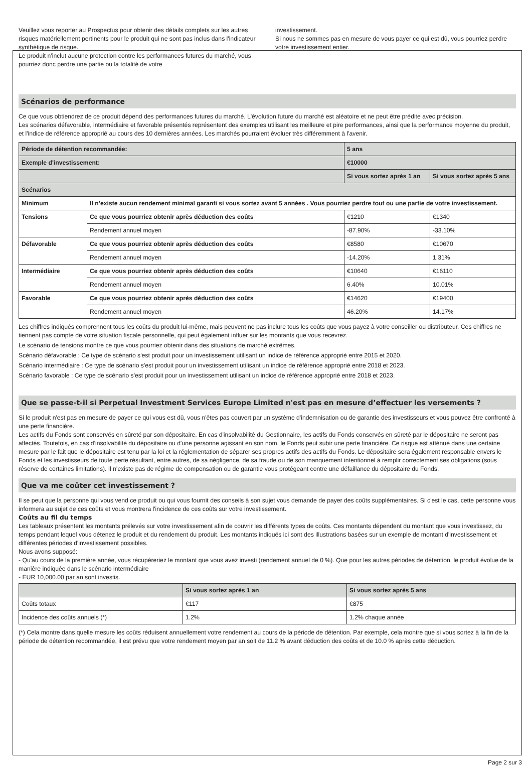Veuillez vous reporter au Prospectus pour obtenir des détails complets sur les autres risques matériellement pertinents pour le produit qui ne sont pas inclus dans l'indicateur synthétique de risque.
Le produit n'inclut aucune protection contre les performances futures du marché, vous pourriez donc perdre une partie ou la totalité de votre
investissement.
Si nous ne sommes pas en mesure de vous payer ce qui est dû, vous pourriez perdre votre investissement entier.
Scénarios de performance
Ce que vous obtiendrez de ce produit dépend des performances futures du marché. L'évolution future du marché est aléatoire et ne peut être prédite avec précision.
Les scénarios défavorable, intermédiaire et favorable présentés représentent des exemples utilisant les meilleure et pire performances, ainsi que la performance moyenne du produit, et l'indice de référence approprié au cours des 10 dernières années. Les marchés pourraient évoluer très différemment à l'avenir.
| Période de détention recommandée: | | 5 ans | |
| Exemple d'investissement: | | €10000 | |
| | | Si vous sortez après 1 an | Si vous sortez après 5 ans |
| Scénarios | | | |
| Minimum | Il n’existe aucun rendement minimal garanti si vous sortez avant 5 années . Vous pourriez perdre tout ou une partie de votre investissement. | | |
| Tensions | Ce que vous pourriez obtenir après déduction des coûts | €1210 | €1340 |
| | Rendement annuel moyen | -87.90% | -33.10% |
| Défavorable | Ce que vous pourriez obtenir après déduction des coûts | €8580 | €10670 |
| | Rendement annuel moyen | -14.20% | 1.31% |
| Intermédiaire | Ce que vous pourriez obtenir après déduction des coûts | €10640 | €16110 |
| | Rendement annuel moyen | 6.40% | 10.01% |
| Favorable | Ce que vous pourriez obtenir après déduction des coûts | €14620 | €19400 |
| | Rendement annuel moyen | 46.20% | 14.17% |
Les chiffres indiqués comprennent tous les coûts du produit lui-même, mais peuvent ne pas inclure tous les coûts que vous payez à votre conseiller ou distributeur. Ces chiffres ne tiennent pas compte de votre situation fiscale personnelle, qui peut également influer sur les montants que vous recevrez.
Le scénario de tensions montre ce que vous pourriez obtenir dans des situations de marché extrêmes.
Scénario défavorable : Ce type de scénario s'est produit pour un investissement utilisant un indice de référence approprié entre 2015 et 2020.
Scénario intermédiaire : Ce type de scénario s'est produit pour un investissement utilisant un indice de référence approprié entre 2018 et 2023.
Scénario favorable : Ce type de scénario s'est produit pour un investissement utilisant un indice de référence approprié entre 2018 et 2023.
Que se passe-t-il si Perpetual Investment Services Europe Limited n'est pas en mesure d’effectuer les versements ?
Si le produit n'est pas en mesure de payer ce qui vous est dû, vous n'êtes pas couvert par un système d'indemnisation ou de garantie des investisseurs et vous pouvez être confronté à une perte financière.
Les actifs du Fonds sont conservés en sûreté par son dépositaire. En cas d'insolvabilité du Gestionnaire, les actifs du Fonds conservés en sûreté par le dépositaire ne seront pas affectés. Toutefois, en cas d'insolvabilité du dépositaire ou d'une personne agissant en son nom, le Fonds peut subir une perte financière. Ce risque est atténué dans une certaine mesure par le fait que le dépositaire est tenu par la loi et la réglementation de séparer ses propres actifs des actifs du Fonds. Le dépositaire sera également responsable envers le Fonds et les investisseurs de toute perte résultant, entre autres, de sa négligence, de sa fraude ou de son manquement intentionnel à remplir correctement ses obligations (sous réserve de certaines limitations). Il n'existe pas de régime de compensation ou de garantie vous protégeant contre une défaillance du dépositaire du Fonds.
Que va me coûter cet investissement ?
Il se peut que la personne qui vous vend ce produit ou qui vous fournit des conseils à son sujet vous demande de payer des coûts supplémentaires. Si c'est le cas, cette personne vous informera au sujet de ces coûts et vous montrera l'incidence de ces coûts sur votre investissement.
Coûts au fil du temps
Les tableaux présentent les montants prélevés sur votre investissement afin de couvrir les différents types de coûts. Ces montants dépendent du montant que vous investissez, du temps pendant lequel vous détenez le produit et du rendement du produit. Les montants indiqués ici sont des illustrations basées sur un exemple de montant d'investissement et différentes périodes d'investissement possibles.
Nous avons supposé:
- Qu'au cours de la première année, vous récupéreriez le montant que vous avez investi (rendement annuel de 0 %). Que pour les autres périodes de détention, le produit évolue de la manière indiquée dans le scénario intermédiaire
- EUR 10,000.00 par an sont investis.
| | Si vous sortez après 1 an | Si vous sortez après 5 ans |
| --- | --- | --- |
| Coûts totaux | €117 | €875 |
| Incidence des coûts annuels (*) | 1.2% | 1.2% chaque année |
(*) Cela montre dans quelle mesure les coûts réduisent annuellement votre rendement au cours de la période de détention. Par exemple, cela montre que si vous sortez à la fin de la période de détention recommandée, il est prévu que votre rendement moyen par an soit de 11.2 % avant déduction des coûts et de 10.0 % après cette déduction.
Page 2 sur 3